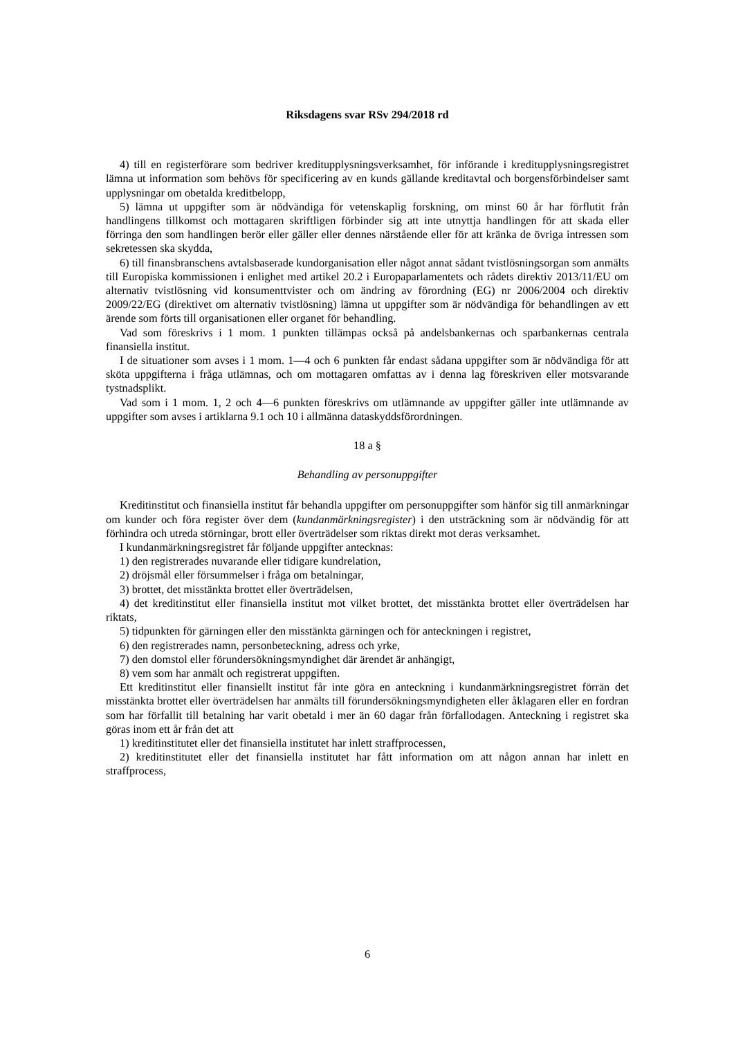Riksdagens svar RSv 294/2018 rd
4) till en registerförare som bedriver kreditupplysningsverksamhet, för införande i kreditupplysningsregistret lämna ut information som behövs för specificering av en kunds gällande kreditavtal och borgensförbindelser samt upplysningar om obetalda kreditbelopp,
5) lämna ut uppgifter som är nödvändiga för vetenskaplig forskning, om minst 60 år har förflutit från handlingens tillkomst och mottagaren skriftligen förbinder sig att inte utnyttja handlingen för att skada eller förringa den som handlingen berör eller gäller eller dennes närstående eller för att kränka de övriga intressen som sekretessen ska skydda,
6) till finansbranschens avtalsbaserade kundorganisation eller något annat sådant tvistlösningsorgan som anmälts till Europiska kommissionen i enlighet med artikel 20.2 i Europaparlamentets och rådets direktiv 2013/11/EU om alternativ tvistlösning vid konsumenttvister och om ändring av förordning (EG) nr 2006/2004 och direktiv 2009/22/EG (direktivet om alternativ tvistlösning) lämna ut uppgifter som är nödvändiga för behandlingen av ett ärende som förts till organisationen eller organet för behandling.
Vad som föreskrivs i 1 mom. 1 punkten tillämpas också på andelsbankernas och sparbankernas centrala finansiella institut.
I de situationer som avses i 1 mom. 1—4 och 6 punkten får endast sådana uppgifter som är nödvändiga för att sköta uppgifterna i fråga utlämnas, och om mottagaren omfattas av i denna lag föreskriven eller motsvarande tystnadsplikt.
Vad som i 1 mom. 1, 2 och 4—6 punkten föreskrivs om utlämnande av uppgifter gäller inte utlämnande av uppgifter som avses i artiklarna 9.1 och 10 i allmänna dataskyddsförordningen.
18 a §
Behandling av personuppgifter
Kreditinstitut och finansiella institut får behandla uppgifter om personuppgifter som hänför sig till anmärkningar om kunder och föra register över dem (kundanmärkningsregister) i den utsträckning som är nödvändig för att förhindra och utreda störningar, brott eller överträdelser som riktas direkt mot deras verksamhet.
I kundanmärkningsregistret får följande uppgifter antecknas:
1) den registrerades nuvarande eller tidigare kundrelation,
2) dröjsmål eller försummelser i fråga om betalningar,
3) brottet, det misstänkta brottet eller överträdelsen,
4) det kreditinstitut eller finansiella institut mot vilket brottet, det misstänkta brottet eller överträdelsen har riktats,
5) tidpunkten för gärningen eller den misstänkta gärningen och för anteckningen i registret,
6) den registrerades namn, personbeteckning, adress och yrke,
7) den domstol eller förundersökningsmyndighet där ärendet är anhängigt,
8) vem som har anmält och registrerat uppgiften.
Ett kreditinstitut eller finansiellt institut får inte göra en anteckning i kundanmärkningsregistret förrän det misstänkta brottet eller överträdelsen har anmälts till förundersökningsmyndigheten eller åklagaren eller en fordran som har förfallit till betalning har varit obetald i mer än 60 dagar från förfallodagen. Anteckning i registret ska göras inom ett år från det att
1) kreditinstitutet eller det finansiella institutet har inlett straffprocessen,
2) kreditinstitutet eller det finansiella institutet har fått information om att någon annan har inlett en straffprocess,
6